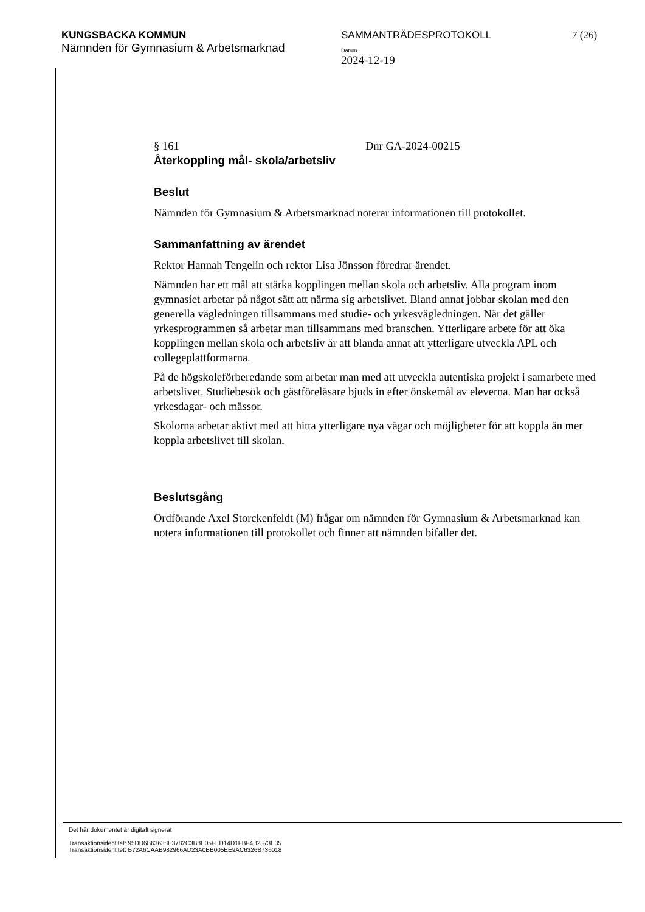KUNGSBACKA KOMMUN
Nämnden för Gymnasium & Arbetsmarknad
SAMMANTRÄDESPROTOKOLL
Datum
2024-12-19
7 (26)
§ 161 Dnr GA-2024-00215
Återkoppling mål- skola/arbetsliv
Beslut
Nämnden för Gymnasium & Arbetsmarknad noterar informationen till protokollet.
Sammanfattning av ärendet
Rektor Hannah Tengelin och rektor Lisa Jönsson föredrar ärendet.
Nämnden har ett mål att stärka kopplingen mellan skola och arbetsliv. Alla program inom gymnasiet arbetar på något sätt att närma sig arbetslivet. Bland annat jobbar skolan med den generella vägledningen tillsammans med studie- och yrkesvägledningen. När det gäller yrkesprogrammen så arbetar man tillsammans med branschen. Ytterligare arbete för att öka kopplingen mellan skola och arbetsliv är att blanda annat att ytterligare utveckla APL och collegeplattformarna.
På de högskoleförberedande som arbetar man med att utveckla autentiska projekt i samarbete med arbetslivet. Studiebesök och gästföreläsare bjuds in efter önskemål av eleverna. Man har också yrkesdagar- och mässor.
Skolorna arbetar aktivt med att hitta ytterligare nya vägar och möjligheter för att koppla än mer koppla arbetslivet till skolan.
Beslutsgång
Ordförande Axel Storckenfeldt (M) frågar om nämnden för Gymnasium & Arbetsmarknad kan notera informationen till protokollet och finner att nämnden bifaller det.
Det här dokumentet är digitalt signerat
Transaktionsidentitet: 95DD6B63638E3782C3B8E05FED14D1FBF4B2373E35
Transaktionsidentitet: B72A6CAAB982966AD23A0BB005EE9AC6326B736018